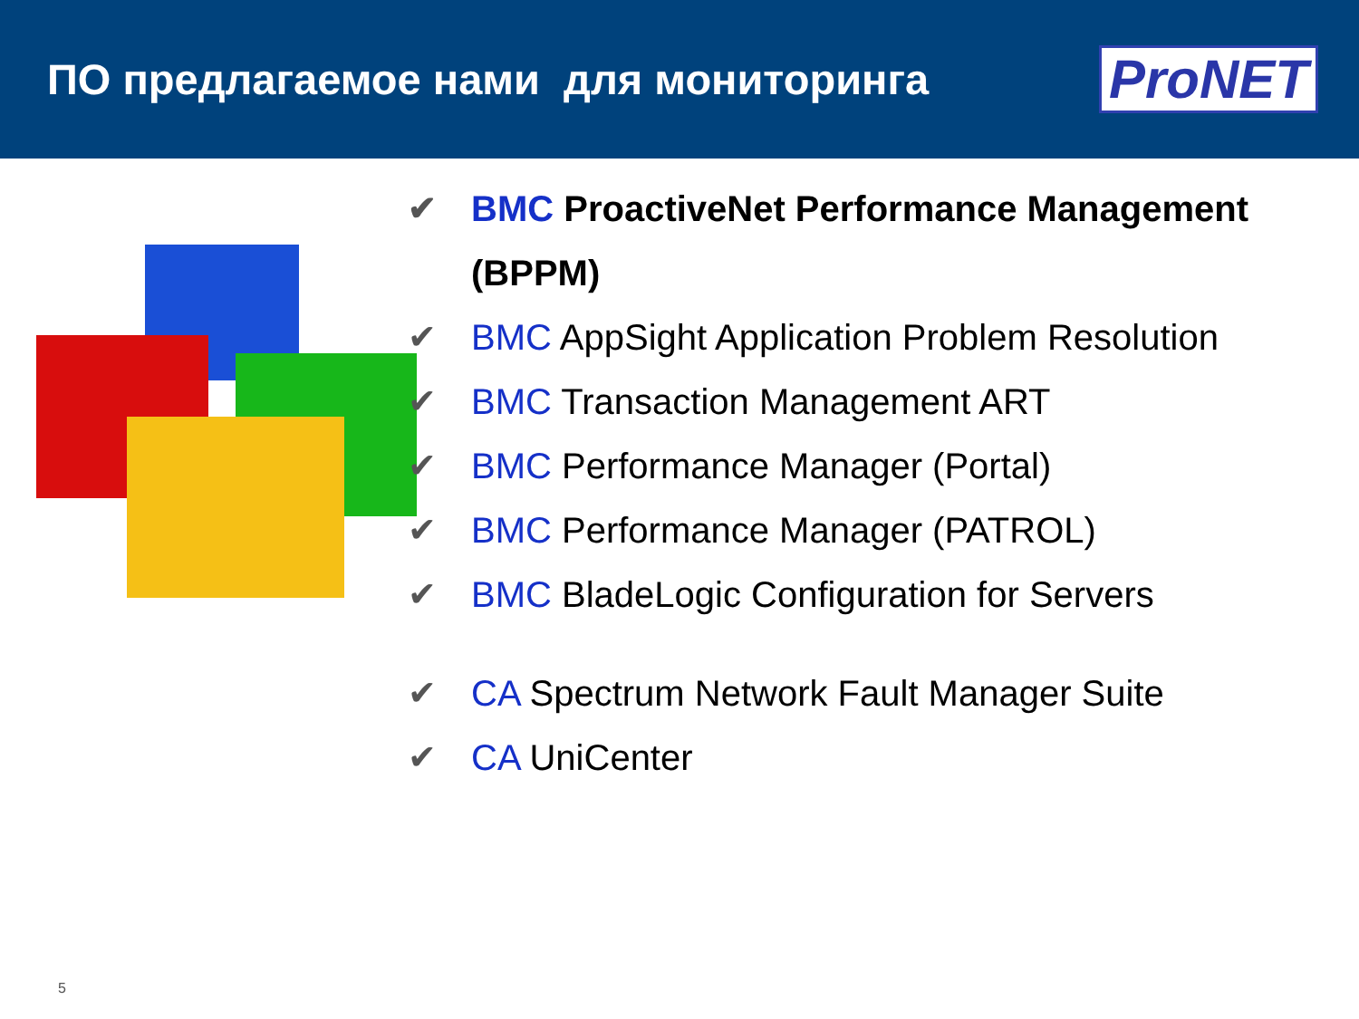ПО предлагаемое нами для мониторинга
ProNET
✔ BMC ProactiveNet Performance Management (BPPM)
✔ BMC AppSight Application Problem Resolution
✔ BMC Transaction Management ART
✔ BMC Performance Manager (Portal)
✔ BMC Performance Manager (PATROL)
✔ BMC BladeLogic Configuration for Servers
✔ CA Spectrum Network Fault Manager Suite
✔ CA UniCenter
5